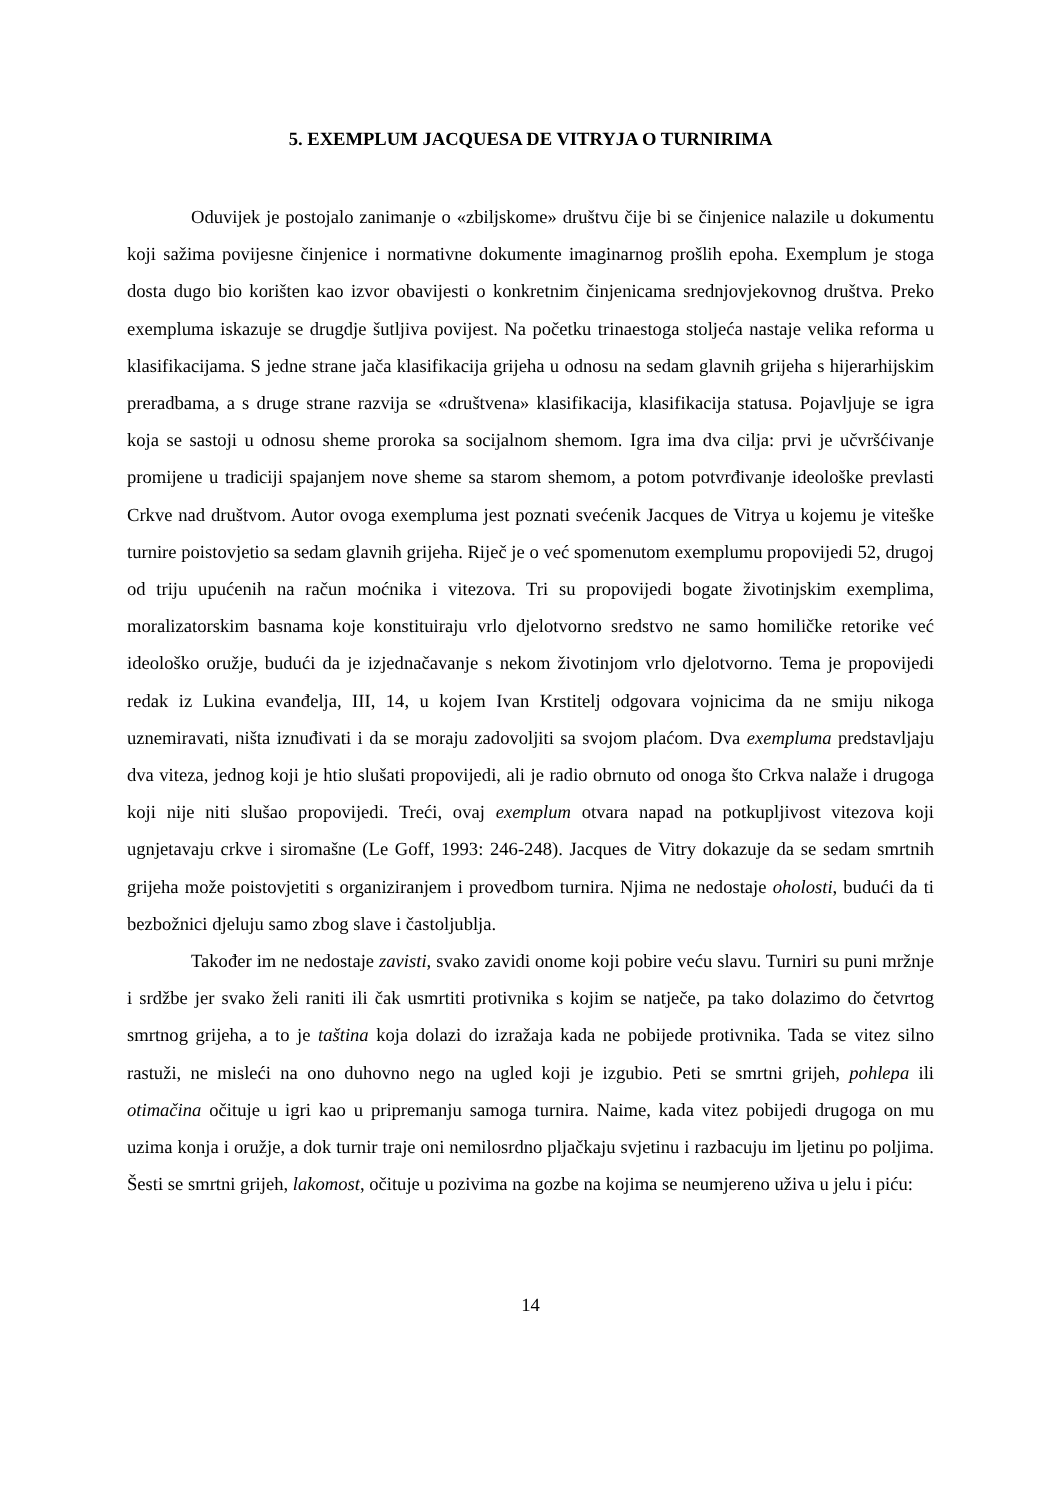5. EXEMPLUM JACQUESA DE VITRYJA O TURNIRIMA
Oduvijek je postojalo zanimanje o «zbiljskome» društvu čije bi se činjenice nalazile u dokumentu koji sažima povijesne činjenice i normativne dokumente imaginarnog prošlih epoha. Exemplum je stoga dosta dugo bio korišten kao izvor obavijesti o konkretnim činjenicama srednjovjekovnog društva. Preko exempluma iskazuje se drugdje šutljiva povijest. Na početku trinaestoga stoljeća nastaje velika reforma u klasifikacijama. S jedne strane jača klasifikacija grijeha u odnosu na sedam glavnih grijeha s hijerarhijskim preradbama, a s druge strane razvija se «društvena» klasifikacija, klasifikacija statusa. Pojavljuje se igra koja se sastoji u odnosu sheme proroka sa socijalnom shemom. Igra ima dva cilja: prvi je učvršćivanje promijene u tradiciji spajanjem nove sheme sa starom shemom, a potom potvrđivanje ideološke prevlasti Crkve nad društvom. Autor ovoga exempluma jest poznati svećenik Jacques de Vitrya u kojemu je viteške turnire poistovjetio sa sedam glavnih grijeha. Riječ je o već spomenutom exemplumu propovijedi 52, drugoj od triju upućenih na račun moćnika i vitezova. Tri su propovijedi bogate životinjskim exemplima, moralizatorskim basnama koje konstituiraju vrlo djelotvorno sredstvo ne samo homiličke retorike već ideološko oružje, budući da je izjednačavanje s nekom životinjom vrlo djelotvorno. Tema je propovijedi redak iz Lukina evanđelja, III, 14, u kojem Ivan Krstitelj odgovara vojnicima da ne smiju nikoga uznemiravati, ništa iznuđivati i da se moraju zadovoljiti sa svojom plaćom. Dva exempluma predstavljaju dva viteza, jednog koji je htio slušati propovijedi, ali je radio obrnuto od onoga što Crkva nalaže i drugoga koji nije niti slušao propovijedi. Treći, ovaj exemplum otvara napad na potkupljivost vitezova koji ugnjetavaju crkve i siromašne (Le Goff, 1993: 246-248). Jacques de Vitry dokazuje da se sedam smrtnih grijeha može poistovjetiti s organiziranjem i provedbom turnira. Njima ne nedostaje oholosti, budući da ti bezbožnici djeluju samo zbog slave i častoljublja.
Također im ne nedostaje zavisti, svako zavidi onome koji pobire veću slavu. Turniri su puni mržnje i srdžbe jer svako želi raniti ili čak usmrtiti protivnika s kojim se natječe, pa tako dolazimo do četvrtog smrtnog grijeha, a to je taština koja dolazi do izražaja kada ne pobijede protivnika. Tada se vitez silno rastuži, ne misleći na ono duhovno nego na ugled koji je izgubio. Peti se smrtni grijeh, pohlepa ili otimačina očituje u igri kao u pripremanju samoga turnira. Naime, kada vitez pobijedi drugoga on mu uzima konja i oružje, a dok turnir traje oni nemilosrdno pljačkaju svjetinu i razbacuju im ljetinu po poljima. Šesti se smrtni grijeh, lakomost, očituje u pozivima na gozbe na kojima se neumjereno uživa u jelu i piću:
14